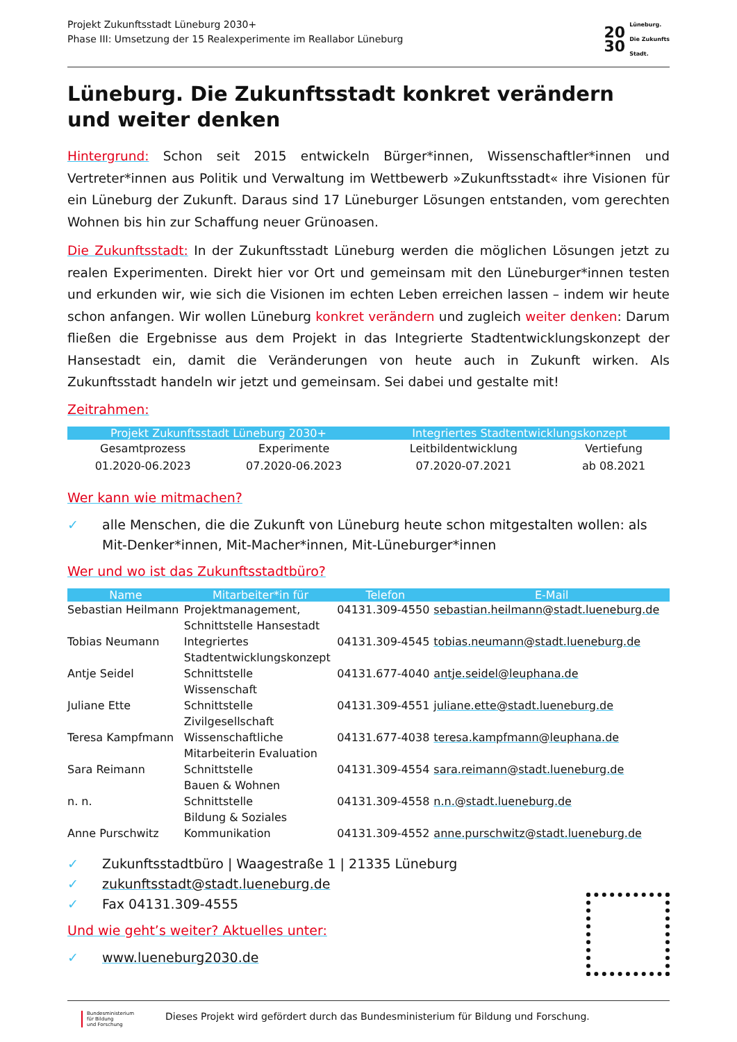Projekt Zukunftsstadt Lüneburg 2030+
Phase III: Umsetzung der 15 Realexperimente im Reallabor Lüneburg
20
30
Lüneburg.
Die Zukunfts
Stadt.
Lüneburg. Die Zukunftsstadt konkret verändern
und weiter denken
Hintergrund: Schon seit 2015 entwickeln Bürger*innen, Wissenschaftler*innen und Vertreter*innen aus Politik und Verwaltung im Wettbewerb »Zukunftsstadt« ihre Visionen für ein Lüneburg der Zukunft. Daraus sind 17 Lüneburger Lösungen entstanden, vom gerechten Wohnen bis hin zur Schaffung neuer Grünoasen.
Die Zukunftsstadt: In der Zukunftsstadt Lüneburg werden die möglichen Lösungen jetzt zu realen Experimenten. Direkt hier vor Ort und gemeinsam mit den Lüneburger*innen testen und erkunden wir, wie sich die Visionen im echten Leben erreichen lassen – indem wir heute schon anfangen. Wir wollen Lüneburg konkret verändern und zugleich weiter denken: Darum fließen die Ergebnisse aus dem Projekt in das Integrierte Stadtentwicklungskonzept der Hansestadt ein, damit die Veränderungen von heute auch in Zukunft wirken. Als Zukunftsstadt handeln wir jetzt und gemeinsam. Sei dabei und gestalte mit!
Zeitrahmen:
| Projekt Zukunftsstadt Lüneburg 2030+ | | Integriertes Stadtentwicklungskonzept | |
| --- | --- | --- | --- |
| Gesamtprozess | Experimente | Leitbildentwicklung | Vertiefung |
| 01.2020-06.2023 | 07.2020-06.2023 | 07.2020-07.2021 | ab 08.2021 |
Wer kann wie mitmachen?
✓ alle Menschen, die die Zukunft von Lüneburg heute schon mitgestalten wollen: als Mit-Denker*innen, Mit-Macher*innen, Mit-Lüneburger*innen
Wer und wo ist das Zukunftsstadtbüro?
| Name | Mitarbeiter*in für | Telefon | E-Mail |
| --- | --- | --- | --- |
| Sebastian Heilmann | Projektmanagement, Schnittstelle Hansestadt | 04131.309-4550 | sebastian.heilmann@stadt.lueneburg.de |
| Tobias Neumann | Integriertes Stadtentwicklungskonzept | 04131.309-4545 | tobias.neumann@stadt.lueneburg.de |
| Antje Seidel | Schnittstelle Wissenschaft | 04131.677-4040 | antje.seidel@leuphana.de |
| Juliane Ette | Schnittstelle Zivilgesellschaft | 04131.309-4551 | juliane.ette@stadt.lueneburg.de |
| Teresa Kampfmann | Wissenschaftliche Mitarbeiterin Evaluation | 04131.677-4038 | teresa.kampfmann@leuphana.de |
| Sara Reimann | Schnittstelle Bauen & Wohnen | 04131.309-4554 | sara.reimann@stadt.lueneburg.de |
| n. n. | Schnittstelle Bildung & Soziales | 04131.309-4558 | n.n.@stadt.lueneburg.de |
| Anne Purschwitz | Kommunikation | 04131.309-4552 | anne.purschwitz@stadt.lueneburg.de |
✓ Zukunftsstadtbüro | Waagestraße 1 | 21335 Lüneburg
✓ zukunftsstadt@stadt.lueneburg.de
✓ Fax 04131.309-4555
Und wie geht’s weiter? Aktuelles unter:
✓ www.lueneburg2030.de
Bundesministerium
für Bildung
und Forschung
Dieses Projekt wird gefördert durch das Bundesministerium für Bildung und Forschung.